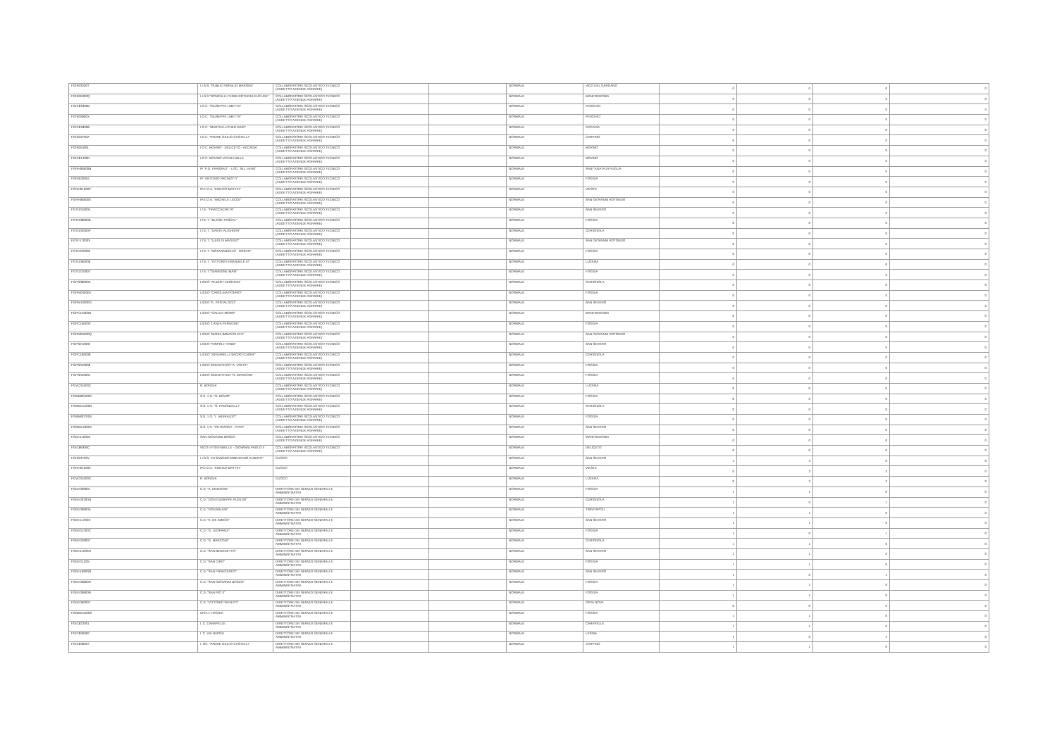| FGIS03200? | I.I.S.S. "PUBLIO VIRGILIO MARONE" | COLLABORATORE SCOLASTICO TECNICO (ADDETTO AZIENDE AGRARIE) | | | NORMALE | VICO DEL GARGANO | 0 | 0 | 0 | 0 |
| FGIS05300Q | I.I.S.S "RONCALLI-FERMI-ROTUNDI-EUCLIDE" | COLLABORATORE SCOLASTICO TECNICO (ADDETTO AZIENDE AGRARIE) | | | NORMALE | MANFREDONIA | 0 | 0 | 0 | 0 |
| FGIC83300B | I.O.C. "GIUSEPPE LIBETTA" | COLLABORATORE SCOLASTICO TECNICO (ADDETTO AZIENDE AGRARIE) | | | NORMALE | PESCHICI | 0 | 0 | 0 | 0 |
| FGIS05900X | I.O.C. "GIUSEPPE LIBETTA" | COLLABORATORE SCOLASTICO TECNICO (ADDETTO AZIENDE AGRARIE) | | | NORMALE | PESCHICI | 0 | 0 | 0 | 0 |
| FGIC818008 | I.O.C. "MARTIN LUTHER KING" | COLLABORATORE SCOLASTICO TECNICO (ADDETTO AZIENDE AGRARIE) | | | NORMALE | ACCADIA | 0 | 0 | 0 | 0 |
| FGIS03700A | I.O.C. "PADRE GIULIO CASTELLI" | COLLABORATORE SCOLASTICO TECNICO (ADDETTO AZIENDE AGRARIE) | | | NORMALE | CARPINO | 0 | 0 | 0 | 0 |
| FGIS05400L | I.O.C. BOVINO - DELICETO - ACCADIA | COLLABORATORE SCOLASTICO TECNICO (ADDETTO AZIENDE AGRARIE) | | | NORMALE | BOVINO | 0 | 0 | 0 | 0 |
| FGIC81400N | I.O.C. BOVINO-VIA DEI MILLE | COLLABORATORE SCOLASTICO TECNICO (ADDETTO AZIENDE AGRARIE) | | | NORMALE | BOVINO | 0 | 0 | 0 | 0 |
| FGRH06000B | IP "P.G. FRASSATI" - I.OC. "M.L. KING" | COLLABORATORE SCOLASTICO TECNICO (ADDETTO AZIENDE AGRARIE) | | | NORMALE | SANT'AGATA DI PUGLIA | 0 | 0 | 0 | 0 |
| FGRI020004 | IP "ANTONIO PACINOTTI" | COLLABORATORE SCOLASTICO TECNICO (ADDETTO AZIENDE AGRARIE) | | | NORMALE | FOGGIA | 0 | 0 | 0 | 0 |
| FGRH010002 | IP.E.O.A. "ENRICO MATTEI" | COLLABORATORE SCOLASTICO TECNICO (ADDETTO AZIENDE AGRARIE) | | | NORMALE | VIESTE | 0 | 0 | 0 | 0 |
| FGRH060003 | IP.E.O.A. "MICHELE LECCE" | COLLABORATORE SCOLASTICO TECNICO (ADDETTO AZIENDE AGRARIE) | | | NORMALE | SAN GIOVANNI ROTONDO | 0 | 0 | 0 | 0 |
| FGTD010004 | I.T.E. "FRACCACRETA" | COLLABORATORE SCOLASTICO TECNICO (ADDETTO AZIENDE AGRARIE) | | | NORMALE | SAN SEVERO | 0 | 0 | 0 | 0 |
| FGTD08000B | I.T.E.T. "BLAISE PASCAL" | COLLABORATORE SCOLASTICO TECNICO (ADDETTO AZIENDE AGRARIE) | | | NORMALE | FOGGIA | 0 | 0 | 0 | 0 |
| FGTD02000P | I.T.E.T. "DANTE ALIGHIERI" | COLLABORATORE SCOLASTICO TECNICO (ADDETTO AZIENDE AGRARIE) | | | NORMALE | CERIGNOLA | 0 | 0 | 0 | 0 |
| FGTF17000V | I.T.E.T. "LUIGI DI MAGGIO" | COLLABORATORE SCOLASTICO TECNICO (ADDETTO AZIENDE AGRARIE) | | | NORMALE | SAN GIOVANNI ROTONDO | 0 | 0 | 0 | 0 |
| FGTE020006 | I.T.E.T. "NOTARANGELO - ROSATI" | COLLABORATORE SCOLASTICO TECNICO (ADDETTO AZIENDE AGRARIE) | | | NORMALE | FOGGIA | 0 | 0 | 0 | 0 |
| FGTD060006 | I.T.E.T. "VITTORIO EMANUELE III" | COLLABORATORE SCOLASTICO TECNICO (ADDETTO AZIENDE AGRARIE) | | | NORMALE | LUCERA | 0 | 0 | 0 | 0 |
| FGTD21000T | I.T.E.T."GIANNONE MASI" | COLLABORATORE SCOLASTICO TECNICO (ADDETTO AZIENDE AGRARIE) | | | NORMALE | FOGGIA | 0 | 0 | 0 | 0 |
| FGPS08000E | LICEO "ALBERT EINSTEIN" | COLLABORATORE SCOLASTICO TECNICO (ADDETTO AZIENDE AGRARIE) | | | NORMALE | CERIGNOLA | 0 | 0 | 0 | 0 |
| FGPM03000E | LICEO "CAROLINA POERIO" | COLLABORATORE SCOLASTICO TECNICO (ADDETTO AZIENDE AGRARIE) | | | NORMALE | FOGGIA | 0 | 0 | 0 | 0 |
| FGPM10000G | LICEO "E. PESTALOZZI" | COLLABORATORE SCOLASTICO TECNICO (ADDETTO AZIENDE AGRARIE) | | | NORMALE | SAN SEVERO | 0 | 0 | 0 | 0 |
| FGPC15000B | LICEO "GALILEI MORO" | COLLABORATORE SCOLASTICO TECNICO (ADDETTO AZIENDE AGRARIE) | | | NORMALE | MANFREDONIA | 0 | 0 | 0 | 0 |
| FGPC160003 | LICEO "LANZA PERUGINI" | COLLABORATORE SCOLASTICO TECNICO (ADDETTO AZIENDE AGRARIE) | | | NORMALE | FOGGIA | 0 | 0 | 0 | 0 |
| FGPM05000Q | LICEO "MARIA IMMACOLATA" | COLLABORATORE SCOLASTICO TECNICO (ADDETTO AZIENDE AGRARIE) | | | NORMALE | SAN GIOVANNI ROTONDO | 0 | 0 | 0 | 0 |
| FGPS210002 | LICEO "RISPOLI-TONDI" | COLLABORATORE SCOLASTICO TECNICO (ADDETTO AZIENDE AGRARIE) | | | NORMALE | SAN SEVERO | 0 | 0 | 0 | 0 |
| FGPC180008 | LICEO "ZINGARELLI-SACRO CUORE" | COLLABORATORE SCOLASTICO TECNICO (ADDETTO AZIENDE AGRARIE) | | | NORMALE | CERIGNOLA | 0 | 0 | 0 | 0 |
| FGPS010008 | LICEO SCIENTIFICO "A. VOLTA" | COLLABORATORE SCOLASTICO TECNICO (ADDETTO AZIENDE AGRARIE) | | | NORMALE | FOGGIA | 0 | 0 | 0 | 0 |
| FGPS040004 | LICEO SCIENTIFICO "G. MARCONI" | COLLABORATORE SCOLASTICO TECNICO (ADDETTO AZIENDE AGRARIE) | | | NORMALE | FOGGIA | 0 | 0 | 0 | 0 |
| FGVC01000C | R. BONGHI | COLLABORATORE SCOLASTICO TECNICO (ADDETTO AZIENDE AGRARIE) | | | NORMALE | LUCERA | 0 | 0 | 0 | 0 |
| FGMM00400C | S.S. 1 G. "G. BOVIO" | COLLABORATORE SCOLASTICO TECNICO (ADDETTO AZIENDE AGRARIE) | | | NORMALE | FOGGIA | 0 | 0 | 0 | 0 |
| FGMM14100B | S.S. 1 G. "G. PAVONCELLI" | COLLABORATORE SCOLASTICO TECNICO (ADDETTO AZIENDE AGRARIE) | | | NORMALE | CERIGNOLA | 0 | 0 | 0 | 0 |
| FGMM00700X | S.S. 1 G. "L. MURIALDO" | COLLABORATORE SCOLASTICO TECNICO (ADDETTO AZIENDE AGRARIE) | | | NORMALE | FOGGIA | 0 | 0 | 0 | 0 |
| FGMM14300X | S.S. 1 G. "PETRARCA - P.PIO" | COLLABORATORE SCOLASTICO TECNICO (ADDETTO AZIENDE AGRARIE) | | | NORMALE | SAN SEVERO | 0 | 0 | 0 | 0 |
| FGEE11000E | SAN GIOVANNI BOSCO | COLLABORATORE SCOLASTICO TECNICO (ADDETTO AZIENDE AGRARIE) | | | NORMALE | MANFREDONIA | 0 | 0 | 0 | 0 |
| FGIC86300C | VICO II FONTANELLE - GIOVANNI PAOLO II | COLLABORATORE SCOLASTICO TECNICO (ADDETTO AZIENDE AGRARIE) | | | NORMALE | DELICETO | 0 | 0 | 0 | 0 |
| FGIS03700V | I.I.S.S. "DI SANGRO-MINUZIANO-ALBERTI" | CUOCO | | | NORMALE | SAN SEVERO | 4 | 3 | 0 | 0 |
| FGRH010002 | IP.E.O.A. "ENRICO MATTEI" | CUOCO | | | NORMALE | VIESTE | 0 | 3 | 2 | 0 |
| FGVC01000C | R. BONGHI | CUOCO | | | NORMALE | LUCERA | 0 | 3 | 2 | 0 |
| FGEE00900L | C.D. "A. MANZONI" | DIRETTORE DEI SERVIZI GENERALI E AMMINISTRATIVI | | | NORMALE | FOGGIA | 1 | 1 | 0 | 0 |
| FGEE03300N | C.D. "DON GIUSEPPE PUGLISI" | DIRETTORE DEI SERVIZI GENERALI E AMMINISTRATIVI | | | NORMALE | CERIGNOLA | 1 | 0 | 1 | 0 |
| FGEE09900A | C.D. "DON MILANI" | DIRETTORE DEI SERVIZI GENERALI E AMMINISTRATIVI | | | NORMALE | TRINITAPOLI | 1 | 1 | 0 | 0 |
| FGEE11200X | C.D. "E. DE AMICIS" | DIRETTORE DEI SERVIZI GENERALI E AMMINISTRATIVI | | | NORMALE | SAN SEVERO | 1 | 1 | 0 | 0 |
| FGEE01200C | C.D. "G. LEOPARDI" | DIRETTORE DEI SERVIZI GENERALI E AMMINISTRATIVI | | | NORMALE | FOGGIA | 1 | 0 | 1 | 0 |
| FGEE02900T | C.D. "G. MARCONI" | DIRETTORE DEI SERVIZI GENERALI E AMMINISTRATIVI | | | NORMALE | CERIGNOLA | 1 | 1 | 0 | 0 |
| FGEE11000N | C.D. "SAN BENEDETTO" | DIRETTORE DEI SERVIZI GENERALI E AMMINISTRATIVI | | | NORMALE | SAN SEVERO | 1 | 1 | 0 | 0 |
| FGEE01100L | C.D. "SAN CIRO" | DIRETTORE DEI SERVIZI GENERALI E AMMINISTRATIVI | | | NORMALE | FOGGIA | 1 | 1 | 0 | 0 |
| FGEE10900Q | C.D. "SAN FRANCESCO" | DIRETTORE DEI SERVIZI GENERALI E AMMINISTRATIVI | | | NORMALE | SAN SEVERO | 1 | 0 | 1 | 0 |
| FGEE00800R | C.D. "SAN GIOVANNI BOSCO" | DIRETTORE DEI SERVIZI GENERALI E AMMINISTRATIVI | | | NORMALE | FOGGIA | 1 | 1 | 0 | 0 |
| FGEE00600R | C.D. "SAN PIO X" | DIRETTORE DEI SERVIZI GENERALI E AMMINISTRATIVI | | | NORMALE | FOGGIA | 1 | 1 | 0 | 0 |
| FGEE06000T | C.D. "VITTORIO VENETO" | DIRETTORE DEI SERVIZI GENERALI E AMMINISTRATIVI | | | NORMALE | ORTA NOVA | 0 | 0 | 0 | 0 |
| FGMM15400S | CPIA 1 FOGGIA | DIRETTORE DEI SERVIZI GENERALI E AMMINISTRATIVI | | | NORMALE | FOGGIA | 1 | 1 | 0 | 0 |
| FGIC822001 | I. C. CARAPELLE | DIRETTORE DEI SERVIZI GENERALI E AMMINISTRATIVI | | | NORMALE | CARAPELLE | 1 | 1 | 0 | 0 |
| FGIC82600C | I. C. VIA NAPOLI | DIRETTORE DEI SERVIZI GENERALI E AMMINISTRATIVI | | | NORMALE | LESINA | 1 | 0 | 1 | 0 |
| FGIC83600? | I. OC. "PADRE GIULIO CASTELLI" | DIRETTORE DEI SERVIZI GENERALI E AMMINISTRATIVI | | | NORMALE | CARPINO | 1 | 1 | 0 | 0 |